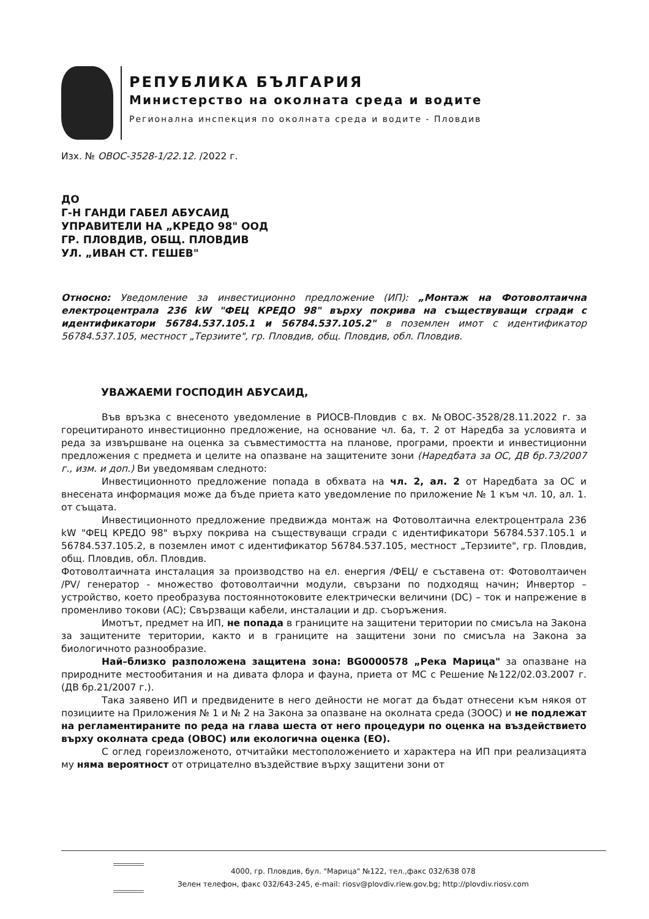РЕПУБЛИКА БЪЛГАРИЯ
Министерство на околната среда и водите
Регионална инспекция по околната среда и водите - Пловдив
Изх. № ОВОС-3528-1/22.12. /2022 г.
ДО
Г-Н ГАНДИ ГАБЕЛ АБУСАИД
УПРАВИТЕЛИ НА „КРЕДО 98" ООД
ГР. ПЛОВДИВ, ОБЩ. ПЛОВДИВ
УЛ. „ИВАН СТ. ГЕШЕВ"
Относно: Уведомление за инвестиционно предложение (ИП): „Монтаж на Фотоволтаична електроцентрала 236 kW "ФЕЦ КРЕДО 98" върху покрива на съществуващи сгради с идентификатори 56784.537.105.1 и 56784.537.105.2" в поземлен имот с идентификатор 56784.537.105, местност „Терзиите", гр. Пловдив, общ. Пловдив, обл. Пловдив.
УВАЖАЕМИ ГОСПОДИН АБУСАИД,
Във връзка с внесеното уведомление в РИОСВ-Пловдив с вх. №ОВОС-3528/28.11.2022 г. за горецитираното инвестиционно предложение, на основание чл. 6а, т. 2 от Наредба за условията и реда за извършване на оценка за съвместимостта на планове, програми, проекти и инвестиционни предложения с предмета и целите на опазване на защитените зони (Наредбата за ОС, ДВ бр.73/2007 г., изм. и доп.) Ви уведомявам следното:
Инвестиционното предложение попада в обхвата на чл. 2, ал. 2 от Наредбата за ОС и внесената информация може да бъде приета като уведомление по приложение № 1 към чл. 10, ал. 1. от същата.
Инвестиционното предложение предвижда монтаж на Фотоволтаична електроцентрала 236 kW "ФЕЦ КРЕДО 98" върху покрива на съществуващи сгради с идентификатори 56784.537.105.1 и 56784.537.105.2, в поземлен имот с идентификатор 56784.537.105, местност „Терзиите", гр. Пловдив, общ. Пловдив, обл. Пловдив.
Фотоволтаичната инсталация за производство на ел. енергия /ФЕЦ/ е съставена от: Фотоволтаичен /PV/ генератор - множество фотоволтаични модули, свързани по подходящ начин; Инвертор – устройство, което преобразува постояннотоковите електрически величини (DC) – ток и напрежение в променливо токови (AC); Свързващи кабели, инсталации и др. съоръжения.
Имотът, предмет на ИП, не попада в границите на защитени територии по смисъла на Закона за защитените територии, както и в границите на защитени зони по смисъла на Закона за биологичното разнообразие.
Най–близко разположена защитена зона: BG0000578 „Река Марица" за опазване на природните местообитания и на дивата флора и фауна, приета от МС с Решение №122/02.03.2007 г. (ДВ бр.21/2007 г.).
Така заявено ИП и предвидените в него дейности не могат да бъдат отнесени към някоя от позициите на Приложения № 1 и № 2 на Закона за опазване на околната среда (ЗООС) и не подлежат на регламентираните по реда на глава шеста от него процедури по оценка на въздействието върху околната среда (ОВОС) или екологична оценка (ЕО).
С оглед гореизложеното, отчитайки местоположението и характера на ИП при реализацията му няма вероятност от отрицателно въздействие върху защитени зони от
4000, гр. Пловдив, бул. "Марица" №122, тел.,факс 032/638 078
Зелен телефон, факс 032/643-245, e-mail: riosv@plovdiv.riew.gov.bg; http://plovdiv.riosv.com